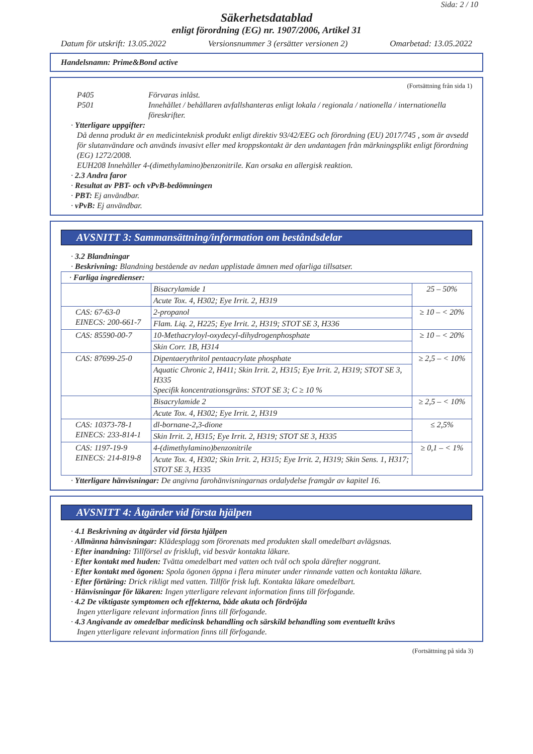Sida: 2 / 10
Säkerhetsdatablad
enligt förordning (EG) nr. 1907/2006, Artikel 31
Datum för utskrift: 13.05.2022 Versionsnummer 3 (ersätter versionen 2) Omarbetad: 13.05.2022
Handelsnamn: Prime&Bond active
(Fortsättning från sida 1)
P405 Förvaras inlåst.
P501 Innehållet / behållaren avfallshanteras enligt lokala / regionala / nationella / internationella föreskrifter.
· Ytterligare uppgifter:
Då denna produkt är en medicinteknisk produkt enligt direktiv 93/42/EEG och förordning (EU) 2017/745 , som är avsedd för slutanvändare och används invasivt eller med kroppskontakt är den undantagen från märkningsplikt enligt förordning (EG) 1272/2008.
EUH208 Innehåller 4-(dimethylamino)benzonitrile. Kan orsaka en allergisk reaktion.
· 2.3 Andra faror
· Resultat av PBT- och vPvB-bedömningen
· PBT: Ej användbar.
· vPvB: Ej användbar.
AVSNITT 3: Sammansättning/information om beståndsdelar
· 3.2 Blandningar
· Beskrivning: Blandning bestående av nedan upplistade ämnen med ofarliga tillsatser.
| · Farliga ingredienser: | | |
| | Bisacrylamide 1 | 25 – 50% |
| | Acute Tox. 4, H302; Eye Irrit. 2, H319 | |
| CAS: 67-63-0 EINECS: 200-661-7 | 2-propanol | ≥ 10 – < 20% |
| | Flam. Liq. 2, H225; Eye Irrit. 2, H319; STOT SE 3, H336 | |
| CAS: 85590-00-7 | 10-Methacryloyl-oxydecyl-dihydrogenphosphate | ≥ 10 – < 20% |
| | Skin Corr. 1B, H314 | |
| CAS: 87699-25-0 | Dipentaerythritol pentaacrylate phosphate | ≥ 2,5 – < 10% |
| | Aquatic Chronic 2, H411; Skin Irrit. 2, H315; Eye Irrit. 2, H319; STOT SE 3, H335 Specifik koncentrationsgräns: STOT SE 3; C ≥ 10 % | |
| | Bisacrylamide 2 | ≥ 2,5 – < 10% |
| | Acute Tox. 4, H302; Eye Irrit. 2, H319 | |
| CAS: 10373-78-1 EINECS: 233-814-1 | dl-bornane-2,3-dione | ≤ 2,5% |
| | Skin Irrit. 2, H315; Eye Irrit. 2, H319; STOT SE 3, H335 | |
| CAS: 1197-19-9 EINECS: 214-819-8 | 4-(dimethylamino)benzonitrile | ≥ 0,1 – < 1% |
| | Acute Tox. 4, H302; Skin Irrit. 2, H315; Eye Irrit. 2, H319; Skin Sens. 1, H317; STOT SE 3, H335 | |
· Ytterligare hänvisningar: De angivna farohänvisningarnas ordalydelse framgår av kapitel 16.
AVSNITT 4: Åtgärder vid första hjälpen
· 4.1 Beskrivning av åtgärder vid första hjälpen
· Allmänna hänvisningar: Klädesplagg som förorenats med produkten skall omedelbart avlägsnas.
· Efter inandning: Tillförsel av friskluft, vid besvär kontakta läkare.
· Efter kontakt med huden: Tvätta omedelbart med vatten och tvål och spola därefter noggrant.
· Efter kontakt med ögonen: Spola ögonen öppna i flera minuter under rinnande vatten och kontakta läkare.
· Efter förtäring: Drick rikligt med vatten. Tillför frisk luft. Kontakta läkare omedelbart.
· Hänvisningar för läkaren: Ingen ytterligare relevant information finns till förfogande.
· 4.2 De viktigaste symptomen och effekterna, både akuta och fördröjda
Ingen ytterligare relevant information finns till förfogande.
· 4.3 Angivande av omedelbar medicinsk behandling och särskild behandling som eventuellt krävs
Ingen ytterligare relevant information finns till förfogande.
(Fortsättning på sida 3)